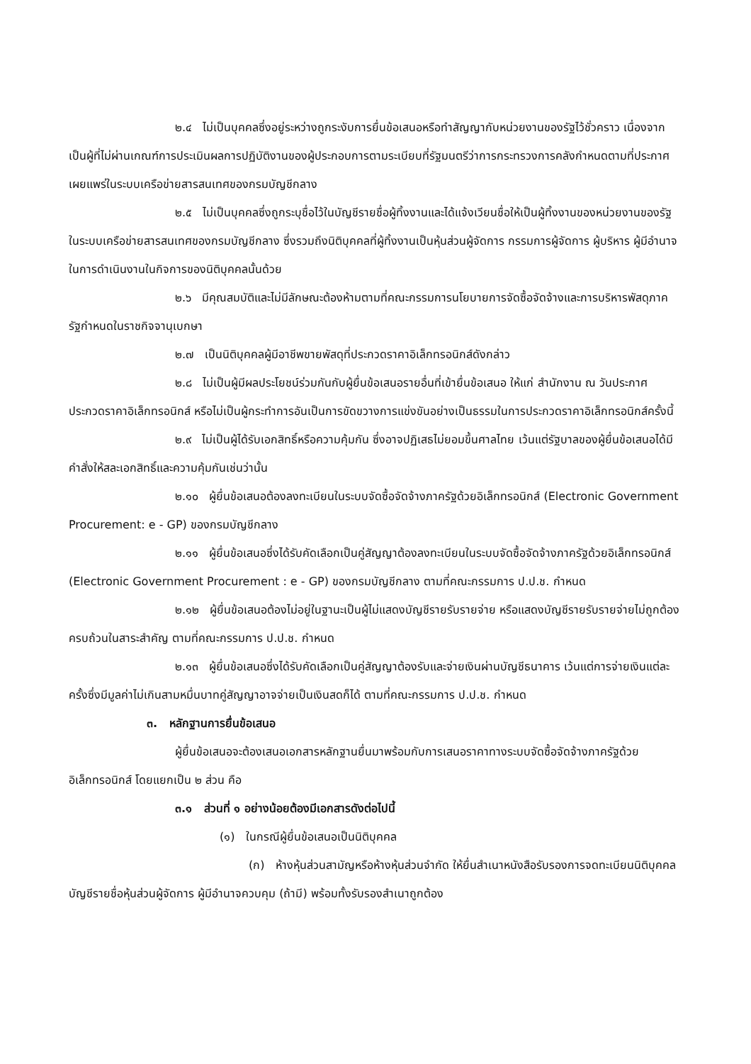๒.๔ ไม่เป็นบุคคลซึ่งอยู่ระหว่างถูกระงับการยื่นข้อเสนอหรือทำสัญญากับหน่วยงานของรัฐไว้ชั่วคราว เนื่องจากเป็นผู้ที่ไม่ผ่านเกณฑ์การประเมินผลการปฏิบัติงานของผู้ประกอบการตามระเบียบที่รัฐมนตรีว่าการกระทรวงการคลังกำหนดตามที่ประกาศเผยแพร่ในระบบเครือข่ายสารสนเทศของกรมบัญชีกลาง
๒.๕ ไม่เป็นบุคคลซึ่งถูกระบุชื่อไว้ในบัญชีรายชื่อผู้ทิ้งงานและได้แจ้งเวียนชื่อให้เป็นผู้ทิ้งงานของหน่วยงานของรัฐในระบบเครือข่ายสารสนเทศของกรมบัญชีกลาง ซึ่งรวมถึงนิติบุคคลที่ผู้ทิ้งงานเป็นหุ้นส่วนผู้จัดการ กรรมการผู้จัดการ ผู้บริหาร ผู้มีอำนาจในการดำเนินงานในกิจการของนิติบุคคลนั้นด้วย
๒.๖ มีคุณสมบัติและไม่มีลักษณะต้องห้ามตามที่คณะกรรมการนโยบายการจัดซื้อจัดจ้างและการบริหารพัสดุภาครัฐกำหนดในราชกิจจานุเบกษา
๒.๗ เป็นนิติบุคคลผู้มีอาชีพขายพัสดุที่ประกวดราคาอิเล็กทรอนิกส์ดังกล่าว
๒.๘ ไม่เป็นผู้มีผลประโยชน์ร่วมกันกับผู้ยื่นข้อเสนอรายอื่นที่เข้ายื่นข้อเสนอ ให้แก่ สำนักงาน ณ วันประกาศประกวดราคาอิเล็กทรอนิกส์ หรือไม่เป็นผู้กระทำการอันเป็นการขัดขวางการแข่งขันอย่างเป็นธรรมในการประกวดราคาอิเล็กทรอนิกส์ครั้งนี้
๒.๙ ไม่เป็นผู้ได้รับเอกสิทธิ์หรือความคุ้มกัน ซึ่งอาจปฏิเสธไม่ยอมขึ้นศาลไทย เว้นแต่รัฐบาลของผู้ยื่นข้อเสนอได้มีคำสั่งให้สละเอกสิทธิ์และความคุ้มกันเช่นว่านั้น
๒.๑๐ ผู้ยื่นข้อเสนอต้องลงทะเบียนในระบบจัดซื้อจัดจ้างภาครัฐด้วยอิเล็กทรอนิกส์ (Electronic Government Procurement: e - GP) ของกรมบัญชีกลาง
๒.๑๑ ผู้ยื่นข้อเสนอซึ่งได้รับคัดเลือกเป็นคู่สัญญาต้องลงทะเบียนในระบบจัดซื้อจัดจ้างภาครัฐด้วยอิเล็กทรอนิกส์ (Electronic Government Procurement : e - GP) ของกรมบัญชีกลาง ตามที่คณะกรรมการ ป.ป.ช. กำหนด
๒.๑๒ ผู้ยื่นข้อเสนอต้องไม่อยู่ในฐานะเป็นผู้ไม่แสดงบัญชีรายรับรายจ่าย หรือแสดงบัญชีรายรับรายจ่ายไม่ถูกต้องครบถ้วนในสาระสำคัญ ตามที่คณะกรรมการ ป.ป.ช. กำหนด
๒.๑๓ ผู้ยื่นข้อเสนอซึ่งได้รับคัดเลือกเป็นคู่สัญญาต้องรับและจ่ายเงินผ่านบัญชีธนาคาร เว้นแต่การจ่ายเงินแต่ละครั้งซึ่งมีมูลค่าไม่เกินสามหมื่นบาทคู่สัญญาอาจจ่ายเป็นเงินสดก็ได้ ตามที่คณะกรรมการ ป.ป.ช. กำหนด
๓. หลักฐานการยื่นข้อเสนอ
ผู้ยื่นข้อเสนอจะต้องเสนอเอกสารหลักฐานยื่นมาพร้อมกับการเสนอราคาทางระบบจัดซื้อจัดจ้างภาครัฐด้วยอิเล็กทรอนิกส์ โดยแยกเป็น ๒ ส่วน คือ
๓.๑ ส่วนที่ ๑ อย่างน้อยต้องมีเอกสารดังต่อไปนี้
(๑) ในกรณีผู้ยื่นข้อเสนอเป็นนิติบุคคล
(ก) ห้างหุ้นส่วนสามัญหรือห้างหุ้นส่วนจำกัด ให้ยื่นสำเนาหนังสือรับรองการจดทะเบียนนิติบุคคล บัญชีรายชื่อหุ้นส่วนผู้จัดการ ผู้มีอำนาจควบคุม (ถ้ามี) พร้อมทั้งรับรองสำเนาถูกต้อง